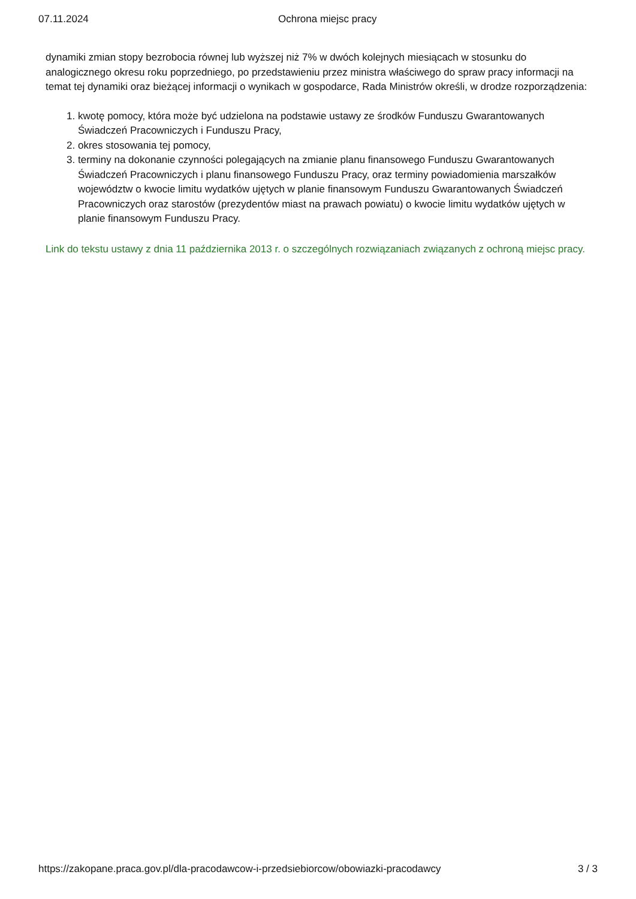07.11.2024 Ochrona miejsc pracy
dynamiki zmian stopy bezrobocia równej lub wyższej niż 7% w dwóch kolejnych miesiącach w stosunku do analogicznego okresu roku poprzedniego, po przedstawieniu przez ministra właściwego do spraw pracy informacji na temat tej dynamiki oraz bieżącej informacji o wynikach w gospodarce, Rada Ministrów określi, w drodze rozporządzenia:
1. kwotę pomocy, która może być udzielona na podstawie ustawy ze środków Funduszu Gwarantowanych Świadczeń Pracowniczych i Funduszu Pracy,
2. okres stosowania tej pomocy,
3. terminy na dokonanie czynności polegających na zmianie planu finansowego Funduszu Gwarantowanych Świadczeń Pracowniczych i planu finansowego Funduszu Pracy, oraz terminy powiadomienia marszałków województw o kwocie limitu wydatków ujętych w planie finansowym Funduszu Gwarantowanych Świadczeń Pracowniczych oraz starostów (prezydentów miast na prawach powiatu) o kwocie limitu wydatków ujętych w planie finansowym Funduszu Pracy.
Link do tekstu ustawy z dnia 11 października 2013 r. o szczególnych rozwiązaniach związanych z ochroną miejsc pracy.
https://zakopane.praca.gov.pl/dla-pracodawcow-i-przedsiebiorcow/obowiazki-pracodawcy 3 / 3